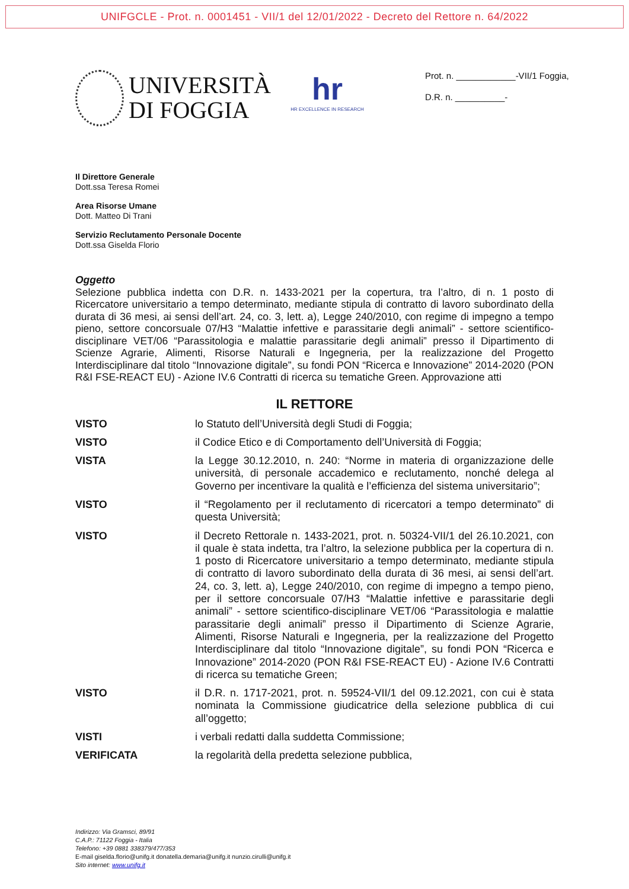UNIFGCLE - Prot. n. 0001451 - VII/1 del 12/01/2022 - Decreto del Rettore n. 64/2022
UNIVERSITÀ
DI FOGGIA
hr
HR EXCELLENCE IN RESEARCH
Prot. n. ____________-VII/1 Foggia,
D.R. n. __________-
Il Direttore Generale
Dott.ssa Teresa Romei
Area Risorse Umane
Dott. Matteo Di Trani
Servizio Reclutamento Personale Docente
Dott.ssa Giselda Florio
Oggetto
Selezione pubblica indetta con D.R. n. 1433-2021 per la copertura, tra l’altro, di n. 1 posto di Ricercatore universitario a tempo determinato, mediante stipula di contratto di lavoro subordinato della durata di 36 mesi, ai sensi dell’art. 24, co. 3, lett. a), Legge 240/2010, con regime di impegno a tempo pieno, settore concorsuale 07/H3 “Malattie infettive e parassitarie degli animali” - settore scientifico-disciplinare VET/06 “Parassitologia e malattie parassitarie degli animali” presso il Dipartimento di Scienze Agrarie, Alimenti, Risorse Naturali e Ingegneria, per la realizzazione del Progetto Interdisciplinare dal titolo “Innovazione digitale”, su fondi PON “Ricerca e Innovazione” 2014-2020 (PON R&I FSE-REACT EU) - Azione IV.6 Contratti di ricerca su tematiche Green. Approvazione atti
IL RETTORE
VISTO lo Statuto dell’Università degli Studi di Foggia;
VISTO il Codice Etico e di Comportamento dell’Università di Foggia;
VISTA la Legge 30.12.2010, n. 240: “Norme in materia di organizzazione delle università, di personale accademico e reclutamento, nonché delega al Governo per incentivare la qualità e l’efficienza del sistema universitario”;
VISTO il “Regolamento per il reclutamento di ricercatori a tempo determinato” di questa Università;
VISTO il Decreto Rettorale n. 1433-2021, prot. n. 50324-VII/1 del 26.10.2021, con il quale è stata indetta, tra l’altro, la selezione pubblica per la copertura di n. 1 posto di Ricercatore universitario a tempo determinato, mediante stipula di contratto di lavoro subordinato della durata di 36 mesi, ai sensi dell’art. 24, co. 3, lett. a), Legge 240/2010, con regime di impegno a tempo pieno, per il settore concorsuale 07/H3 “Malattie infettive e parassitarie degli animali” - settore scientifico-disciplinare VET/06 “Parassitologia e malattie parassitarie degli animali” presso il Dipartimento di Scienze Agrarie, Alimenti, Risorse Naturali e Ingegneria, per la realizzazione del Progetto Interdisciplinare dal titolo “Innovazione digitale”, su fondi PON “Ricerca e Innovazione” 2014-2020 (PON R&I FSE-REACT EU) - Azione IV.6 Contratti di ricerca su tematiche Green;
VISTO il D.R. n. 1717-2021, prot. n. 59524-VII/1 del 09.12.2021, con cui è stata nominata la Commissione giudicatrice della selezione pubblica di cui all’oggetto;
VISTI i verbali redatti dalla suddetta Commissione;
VERIFICATA la regolarità della predetta selezione pubblica,
Indirizzo: Via Gramsci, 89/91
C.A.P.: 71122 Foggia - Italia
Telefono: +39 0881 338379/477/353
E-mail giselda.florio@unifg.it donatella.demaria@unifg.it nunzio.cirulli@unifg.it
Sito internet: www.unifg.it